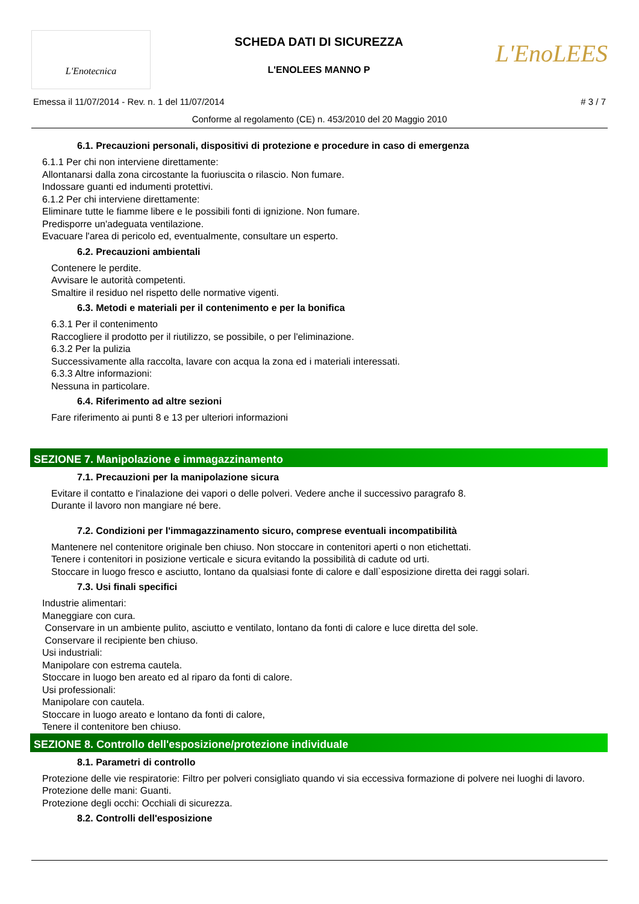L'Enotecnica
SCHEDA DATI DI SICUREZZA
L'ENOLEES MANNO P
L'EnoLEES
Emessa il 11/07/2014 - Rev. n. 1 del 11/07/2014 # 3 / 7
Conforme al regolamento (CE) n. 453/2010 del 20 Maggio 2010
6.1. Precauzioni personali, dispositivi di protezione e procedure in caso di emergenza
6.1.1 Per chi non interviene direttamente:
Allontanarsi dalla zona circostante la fuoriuscita o rilascio. Non fumare.
Indossare guanti ed indumenti protettivi.
6.1.2 Per chi interviene direttamente:
Eliminare tutte le fiamme libere e le possibili fonti di ignizione. Non fumare.
Predisporre un'adeguata ventilazione.
Evacuare l'area di pericolo ed, eventualmente, consultare un esperto.
6.2. Precauzioni ambientali
Contenere le perdite.
Avvisare le autorità competenti.
Smaltire il residuo nel rispetto delle normative vigenti.
6.3. Metodi e materiali per il contenimento e per la bonifica
6.3.1 Per il contenimento
Raccogliere il prodotto per il riutilizzo, se possibile, o per l'eliminazione.
6.3.2 Per la pulizia
Successivamente alla raccolta, lavare con acqua la zona ed i materiali interessati.
6.3.3 Altre informazioni:
Nessuna in particolare.
6.4. Riferimento ad altre sezioni
Fare riferimento ai punti 8 e 13 per ulteriori informazioni
SEZIONE 7. Manipolazione e immagazzinamento
7.1. Precauzioni per la manipolazione sicura
Evitare il contatto e l'inalazione dei vapori o delle polveri. Vedere anche il successivo paragrafo 8.
Durante il lavoro non mangiare né bere.
7.2. Condizioni per l'immagazzinamento sicuro, comprese eventuali incompatibilità
Mantenere nel contenitore originale ben chiuso. Non stoccare in contenitori aperti o non etichettati.
Tenere i contenitori in posizione verticale e sicura evitando la possibilità di cadute od urti.
Stoccare in luogo fresco e asciutto, lontano da qualsiasi fonte di calore e dall`esposizione diretta dei raggi solari.
7.3. Usi finali specifici
Industrie alimentari:
Maneggiare con cura.
Conservare in un ambiente pulito, asciutto e ventilato, lontano da fonti di calore e luce diretta del sole.
Conservare il recipiente ben chiuso.
Usi industriali:
Manipolare con estrema cautela.
Stoccare in luogo ben areato ed al riparo da fonti di calore.
Usi professionali:
Manipolare con cautela.
Stoccare in luogo areato e lontano da fonti di calore,
Tenere il contenitore ben chiuso.
SEZIONE 8. Controllo dell'esposizione/protezione individuale
8.1. Parametri di controllo
Protezione delle vie respiratorie: Filtro per polveri consigliato quando vi sia eccessiva formazione di polvere nei luoghi di lavoro.
Protezione delle mani: Guanti.
Protezione degli occhi: Occhiali di sicurezza.
8.2. Controlli dell'esposizione